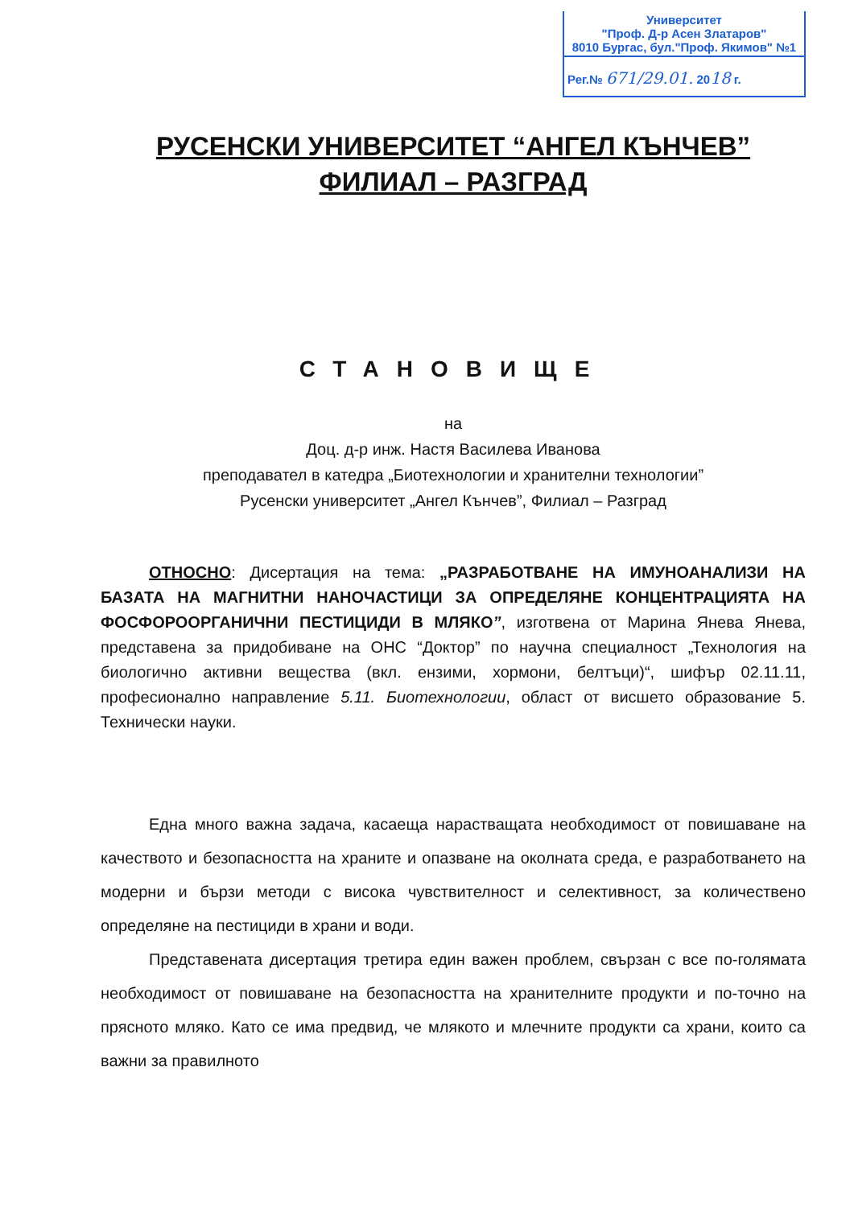Университет
"Проф. Д-р Асен Златаров"
8010 Бургас, бул."Проф. Якимов" №1
Рег.№ 671/29.01. 2018 г.
РУСЕНСКИ УНИВЕРСИТЕТ “АНГЕЛ КЪНЧЕВ”
ФИЛИАЛ – РАЗГРАД
СТАНОВИЩЕ
на
Доц. д-р инж. Настя Василева Иванова
преподавател в катедра „Биотехнологии и хранителни технологии”
Русенски университет „Ангел Кънчев”, Филиал – Разград
ОТНОСНО: Дисертация на тема: „РАЗРАБОТВАНЕ НА ИМУНОАНАЛИЗИ НА БАЗАТА НА МАГНИТНИ НАНОЧАСТИЦИ ЗА ОПРЕДЕЛЯНЕ КОНЦЕНТРАЦИЯТА НА ФОСФОРООРГАНИЧНИ ПЕСТИЦИДИ В МЛЯКО”, изготвена от Марина Янева Янева, представена за придобиване на ОНС “Доктор” по научна специалност „Технология на биологично активни вещества (вкл. ензими, хормони, белтъци)“, шифър 02.11.11, професионално направление 5.11. Биотехнологии, област от висшето образование 5. Технически науки.
Една много важна задача, касаеща нарастващата необходимост от повишаване на качеството и безопасността на храните и опазване на околната среда, е разработването на модерни и бързи методи с висока чувствителност и селективност, за количествено определяне на пестициди в храни и води.
Представената дисертация третира един важен проблем, свързан с все по-голямата необходимост от повишаване на безопасността на хранителните продукти и по-точно на прясното мляко. Като се има предвид, че млякото и млечните продукти са храни, които са важни за правилното